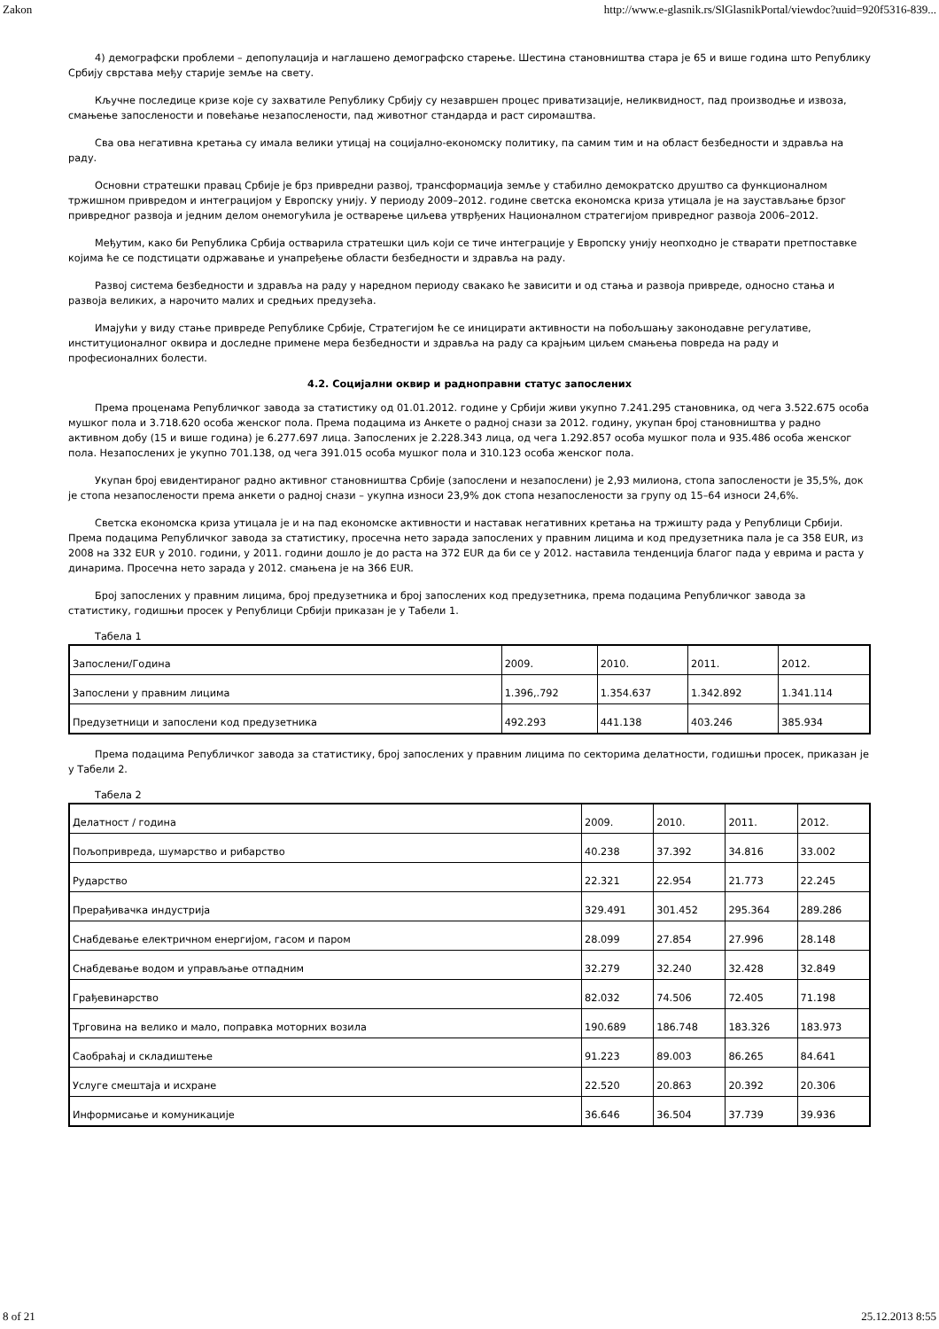Zakon http://www.e-glasnik.rs/SlGlasnikPortal/viewdoc?uuid=920f5316-839...
4) демографски проблеми – депопулација и наглашено демографско старење. Шестина становништва стара је 65 и више година што Републику Србију сврстава међу старије земље на свету.
Кључне последице кризе које су захватиле Републику Србију су незавршен процес приватизације, неликвидност, пад производње и извоза, смањење запослености и повећање незапослености, пад животног стандарда и раст сиромаштва.
Сва ова негативна кретања су имала велики утицај на социјално-економску политику, па самим тим и на област безбедности и здравља на раду.
Основни стратешки правац Србије је брз привредни развој, трансформација земље у стабилно демократско друштво са функционалном тржишном привредом и интеграцијом у Европску унију. У периоду 2009–2012. године светска економска криза утицала је на заустављање брзог привредног развоја и једним делом онемогућила је остварење циљева утврђених Националном стратегијом привредног развоја 2006–2012.
Међутим, како би Република Србија остварила стратешки циљ који се тиче интеграције у Европску унију неопходно је стварати претпоставке којима ће се подстицати одржавање и унапређење области безбедности и здравља на раду.
Развој система безбедности и здравља на раду у наредном периоду свакако ће зависити и од стања и развоја привреде, односно стања и развоја великих, а нарочито малих и средњих предузећа.
Имајући у виду стање привреде Републике Србије, Стратегијом ће се иницирати активности на побољшању законодавне регулативе, институционалног оквира и доследне примене мера безбедности и здравља на раду са крајњим циљем смањења повреда на раду и професионалних болести.
4.2. Социјални оквир и радноправни статус запослених
Према проценама Републичког завода за статистику од 01.01.2012. године у Србији живи укупно 7.241.295 становника, од чега 3.522.675 особа мушког пола и 3.718.620 особа женског пола. Према подацима из Анкете о радној снази за 2012. годину, укупан број становништва у радно активном добу (15 и више година) је 6.277.697 лица. Запослених је 2.228.343 лица, од чега 1.292.857 особа мушког пола и 935.486 особа женског пола. Незапослених је укупно 701.138, од чега 391.015 особа мушког пола и 310.123 особа женског пола.
Укупан број евидентираног радно активног становништва Србије (запослени и незапослени) је 2,93 милиона, стопа запослености је 35,5%, док је стопа незапослености према анкети о радној снази – укупна износи 23,9% док стопа незапослености за групу од 15–64 износи 24,6%.
Светска економска криза утицала је и на пад економске активности и наставак негативних кретања на тржишту рада у Републици Србији. Према подацима Републичког завода за статистику, просечна нето зарада запослених у правним лицима и код предузетника пала је са 358 EUR, из 2008 на 332 EUR у 2010. години, у 2011. години дошло је до раста на 372 EUR да би се у 2012. наставила тенденција благог пада у еврима и раста у динарима. Просечна нето зарада у 2012. смањена је на 366 EUR.
Број запослених у правним лицима, број предузетника и број запослених код предузетника, према подацима Републичког завода за статистику, годишњи просек у Републици Србији приказан је у Табели 1.
Табела 1
| Запослени/Година | 2009. | 2010. | 2011. | 2012. |
| Запослени у правним лицима | 1.396,.792 | 1.354.637 | 1.342.892 | 1.341.114 |
| Предузетници и запослени код предузетника | 492.293 | 441.138 | 403.246 | 385.934 |
Према подацима Републичког завода за статистику, број запослених у правним лицима по секторима делатности, годишњи просек, приказан је у Табели 2.
Табела 2
| Делатност / година | 2009. | 2010. | 2011. | 2012. |
| Пољопривреда, шумарство и рибарство | 40.238 | 37.392 | 34.816 | 33.002 |
| Рударство | 22.321 | 22.954 | 21.773 | 22.245 |
| Прерађивачка индустрија | 329.491 | 301.452 | 295.364 | 289.286 |
| Снабдевање електричном енергијом, гасом и паром | 28.099 | 27.854 | 27.996 | 28.148 |
| Снабдевање водом и управљање отпадним | 32.279 | 32.240 | 32.428 | 32.849 |
| Грађевинарство | 82.032 | 74.506 | 72.405 | 71.198 |
| Трговина на велико и мало, поправка моторних возила | 190.689 | 186.748 | 183.326 | 183.973 |
| Саобраћај и складиштење | 91.223 | 89.003 | 86.265 | 84.641 |
| Услуге смештаја и исхране | 22.520 | 20.863 | 20.392 | 20.306 |
| Информисање и комуникације | 36.646 | 36.504 | 37.739 | 39.936 |
8 of 21 25.12.2013 8:55